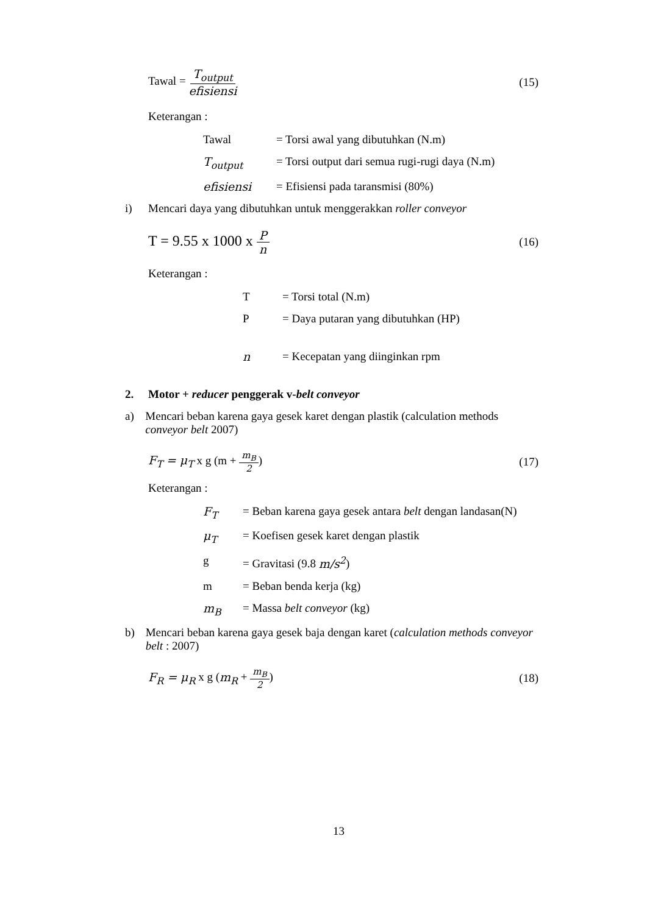Tawal = T<sub>output</sub> efisiensi (15)
Keterangan :
Tawal = Torsi awal yang dibutuhkan (N.m)
T<sub>output</sub> = Torsi output dari semua rugi-rugi daya (N.m)
efisiensi = Efisiensi pada taransmisi (80%)
i) Mencari daya yang dibutuhkan untuk menggerakkan roller conveyor
T = 9.55 x 1000 x P n (16)
Keterangan :
T = Torsi total (N.m)
P = Daya putaran yang dibutuhkan (HP)
n = Kecepatan yang diinginkan rpm
2. Motor + reducer penggerak v-belt conveyor
a) Mencari beban karena gaya gesek karet dengan plastik (calculation methods conveyor belt 2007)
F<sub>T</sub> = μ<sub>T</sub> x g (m + m<sub>B</sub> 2) (17)
Keterangan :
F<sub>T</sub> = Beban karena gaya gesek antara belt dengan landasan(N)
μ<sub>T</sub> = Koefisen gesek karet dengan plastik
g = Gravitasi (9.8 m/s<sup>2</sup>)
m = Beban benda kerja (kg)
m<sub>B</sub> = Massa belt conveyor (kg)
b) Mencari beban karena gaya gesek baja dengan karet (calculation methods conveyor belt : 2007)
F<sub>R</sub> = μ<sub>R</sub> x g (m<sub>R</sub> + m<sub>B</sub> 2) (18)
13